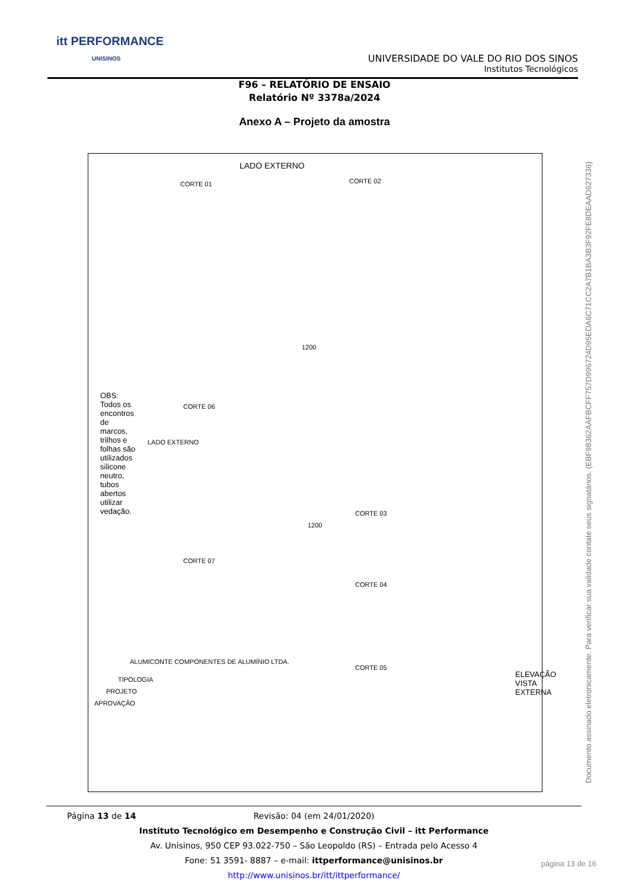itt PERFORMANCE
UNISINOS
UNIVERSIDADE DO VALE DO RIO DOS SINOS
Institutos Tecnológicos
F96 – RELATÓRIO DE ENSAIO
Relatório Nº 3378a/2024
Anexo A – Projeto da amostra
LADO EXTERNO
CORTE 01 CORTE 02
1200
LADO EXTERNO
CORTE 06
CORTE 07
OBS: Todos os encontros de marcos, trilhos e folhas são utilizados silicone neutro, tubos abertos utilizar vedação.
1200
CORTE 03
CORTE 04
CORTE 05
ELEVAÇÃO VISTA EXTERNA
ALUMICONTE COMPONENTES DE ALUMÍNIO LTDA.
TIPOLOGIA
PROJETO
APROVAÇÃO
Documento assinado eletronicamente. Para verificar sua validade contate seus signatários. (EBF98362AAFBCFF757D996724D95EDA6C71CC2A7B1BA3B3F92FE8DEAAD627336)
Página 13 de 14
Revisão: 04 (em 24/01/2020)
Instituto Tecnológico em Desempenho e Construção Civil – itt Performance
Av. Unisinos, 950 CEP 93.022-750 – São Leopoldo (RS) – Entrada pelo Acesso 4
Fone: 51 3591- 8887 – e-mail: ittperformance@unisinos.br
http://www.unisinos.br/itt/ittperformance/
página 13 de 16